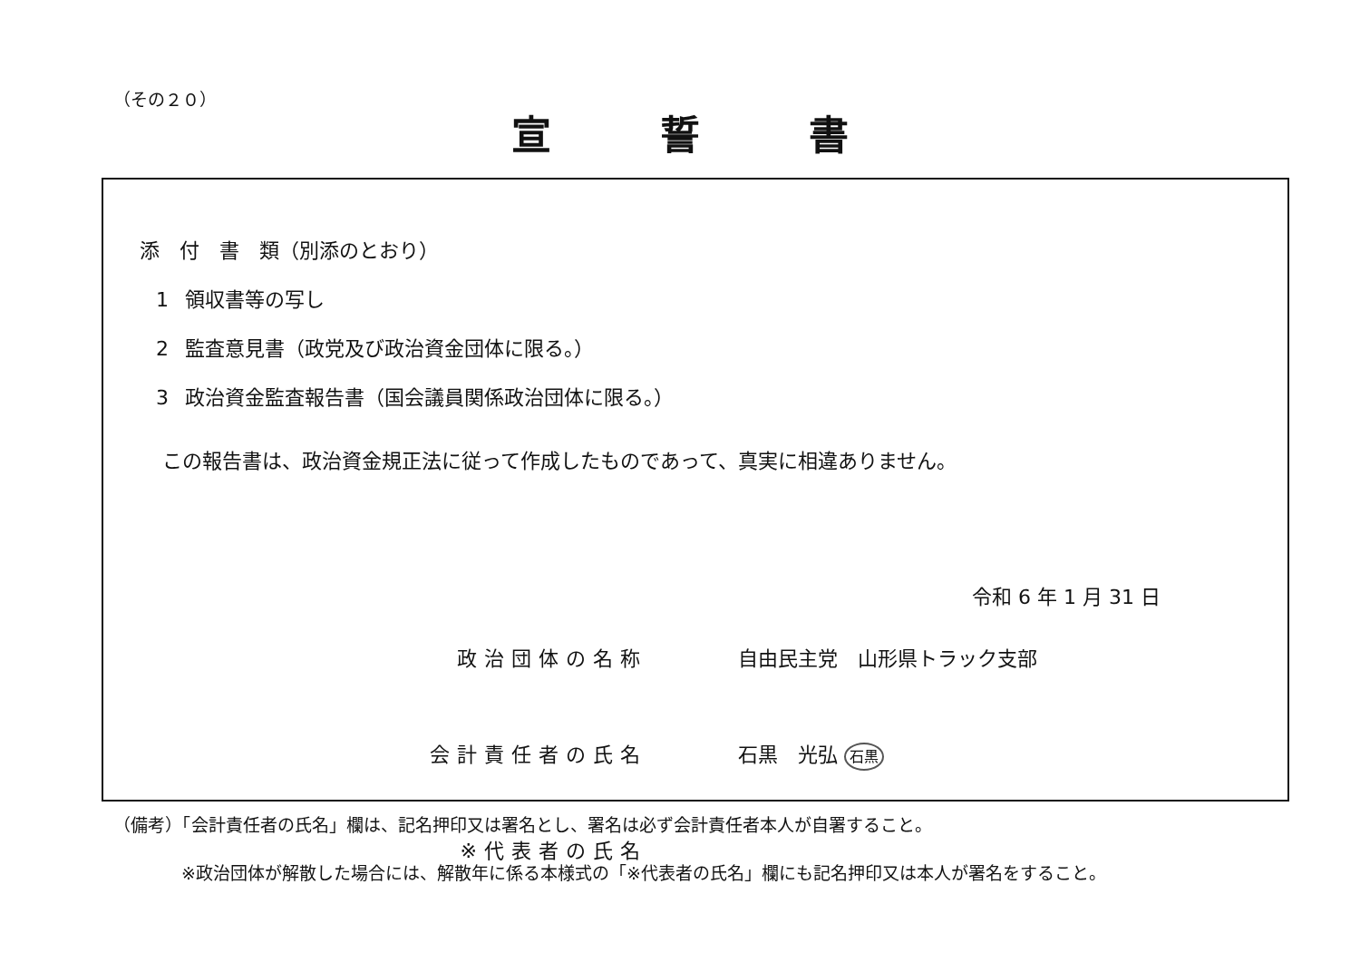（その２０）
宣誓書
添　付　書　類（別添のとおり）
1 領収書等の写し
2 監査意見書（政党及び政治資金団体に限る。）
3 政治資金監査報告書（国会議員関係政治団体に限る。）
この報告書は、政治資金規正法に従って作成したものであって、真実に相違ありません。
令和 6 年 1 月 31 日
政治団体の名称 自由民主党　山形県トラック支部
会計責任者の氏名 石黒　光弘 石黒
※代表者の氏名
（備考）「会計責任者の氏名」欄は、記名押印又は署名とし、署名は必ず会計責任者本人が自署すること。
※政治団体が解散した場合には、解散年に係る本様式の「※代表者の氏名」欄にも記名押印又は本人が署名をすること。